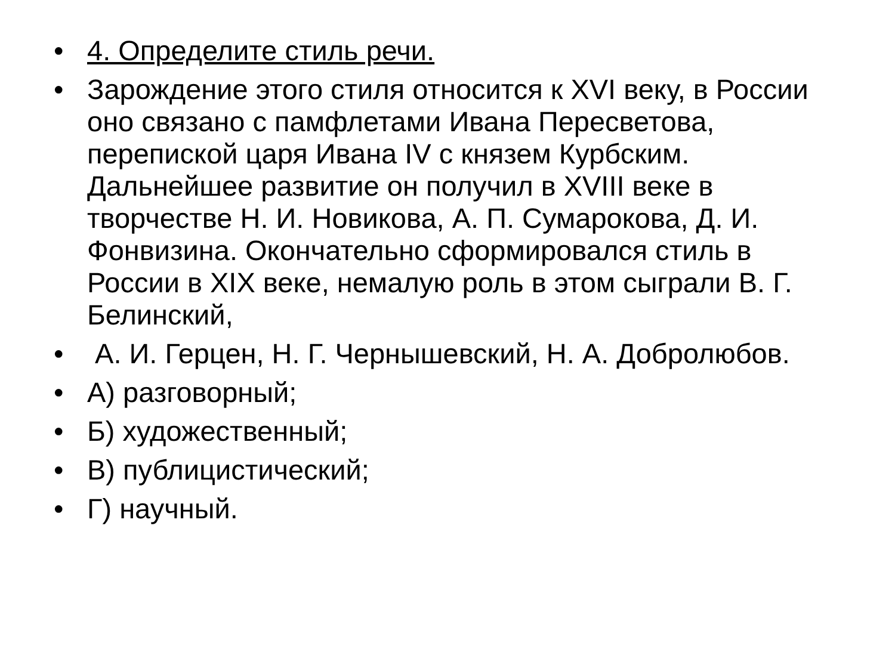• 4. Определите стиль речи.
• Зарождение этого стиля относится к XVI веку, в России оно связано с памфлетами Ивана Пересветова, перепиской царя Ивана IV с князем Курбским. Дальнейшее развитие он получил в XVIII веке в творчестве Н. И. Новикова, А. П. Сумарокова, Д. И. Фонвизина. Окончательно сформировался стиль в России в XIX веке, немалую роль в этом сыграли В. Г. Белинский,
• А. И. Герцен, Н. Г. Чернышевский, Н. А. Добролюбов.
• А) разговорный;
• Б) художественный;
• В) публицистический;
• Г) научный.